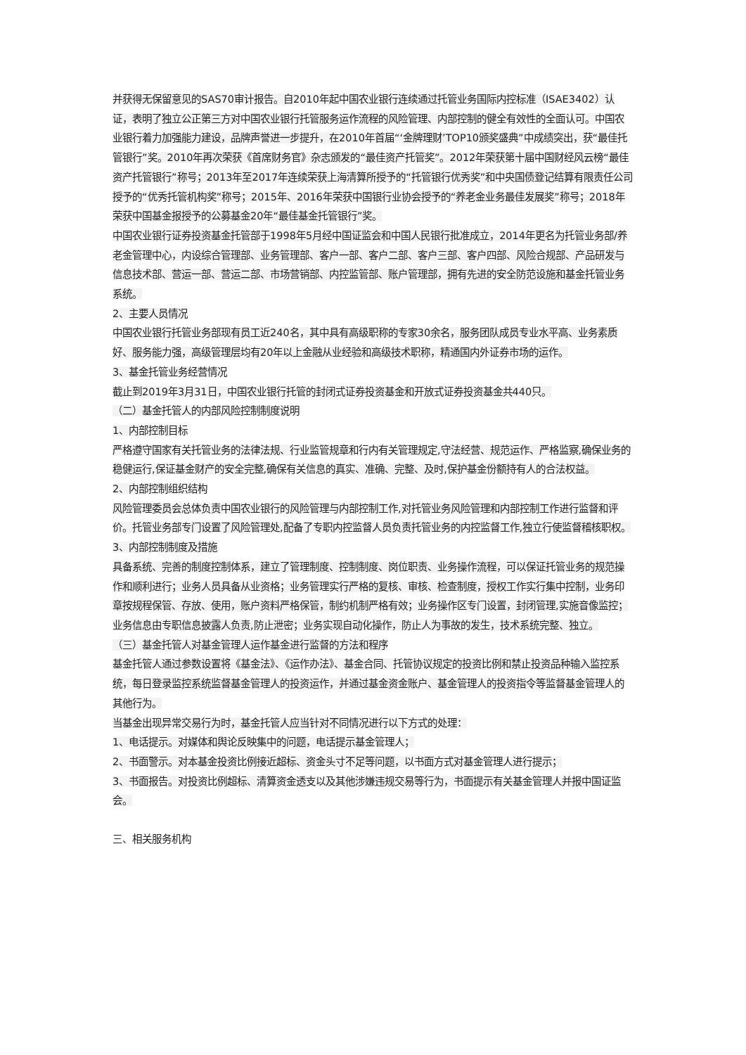并获得无保留意见的SAS70审计报告。自2010年起中国农业银行连续通过托管业务国际内控标准（ISAE3402）认证，表明了独立公正第三方对中国农业银行托管服务运作流程的风险管理、内部控制的健全有效性的全面认可。中国农业银行着力加强能力建设，品牌声誉进一步提升，在2010年首届“‘金牌理财’TOP10颁奖盛典”中成绩突出，获“最佳托管银行”奖。2010年再次荣获《首席财务官》杂志颁发的“最佳资产托管奖”。2012年荣获第十届中国财经风云榜“最佳资产托管银行”称号；2013年至2017年连续荣获上海清算所授予的“托管银行优秀奖”和中央国债登记结算有限责任公司授予的“优秀托管机构奖”称号；2015年、2016年荣获中国银行业协会授予的“养老金业务最佳发展奖”称号；2018年荣获中国基金报授予的公募基金20年“最佳基金托管银行”奖。
中国农业银行证券投资基金托管部于1998年5月经中国证监会和中国人民银行批准成立，2014年更名为托管业务部/养老金管理中心，内设综合管理部、业务管理部、客户一部、客户二部、客户三部、客户四部、风险合规部、产品研发与信息技术部、营运一部、营运二部、市场营销部、内控监管部、账户管理部，拥有先进的安全防范设施和基金托管业务系统。
2、主要人员情况
中国农业银行托管业务部现有员工近240名，其中具有高级职称的专家30余名，服务团队成员专业水平高、业务素质好、服务能力强，高级管理层均有20年以上金融从业经验和高级技术职称，精通国内外证券市场的运作。
3、基金托管业务经营情况
截止到2019年3月31日，中国农业银行托管的封闭式证券投资基金和开放式证券投资基金共440只。
（二）基金托管人的内部风险控制制度说明
1、内部控制目标
严格遵守国家有关托管业务的法律法规、行业监管规章和行内有关管理规定,守法经营、规范运作、严格监察,确保业务的稳健运行,保证基金财产的安全完整,确保有关信息的真实、准确、完整、及时,保护基金份额持有人的合法权益。
2、内部控制组织结构
风险管理委员会总体负责中国农业银行的风险管理与内部控制工作,对托管业务风险管理和内部控制工作进行监督和评价。托管业务部专门设置了风险管理处,配备了专职内控监督人员负责托管业务的内控监督工作,独立行使监督稽核职权。
3、内部控制制度及措施
具备系统、完善的制度控制体系，建立了管理制度、控制制度、岗位职责、业务操作流程，可以保证托管业务的规范操作和顺利进行；业务人员具备从业资格；业务管理实行严格的复核、审核、检查制度，授权工作实行集中控制，业务印章按规程保管、存放、使用，账户资料严格保管，制约机制严格有效；业务操作区专门设置，封闭管理,实施音像监控；业务信息由专职信息披露人负责,防止泄密；业务实现自动化操作，防止人为事故的发生，技术系统完整、独立。
（三）基金托管人对基金管理人运作基金进行监督的方法和程序
基金托管人通过参数设置将《基金法》、《运作办法》、基金合同、托管协议规定的投资比例和禁止投资品种输入监控系统，每日登录监控系统监督基金管理人的投资运作，并通过基金资金账户、基金管理人的投资指令等监督基金管理人的其他行为。
当基金出现异常交易行为时，基金托管人应当针对不同情况进行以下方式的处理：
1、电话提示。对媒体和舆论反映集中的问题，电话提示基金管理人；
2、书面警示。对本基金投资比例接近超标、资金头寸不足等问题，以书面方式对基金管理人进行提示；
3、书面报告。对投资比例超标、清算资金透支以及其他涉嫌违规交易等行为，书面提示有关基金管理人并报中国证监会。
三、相关服务机构